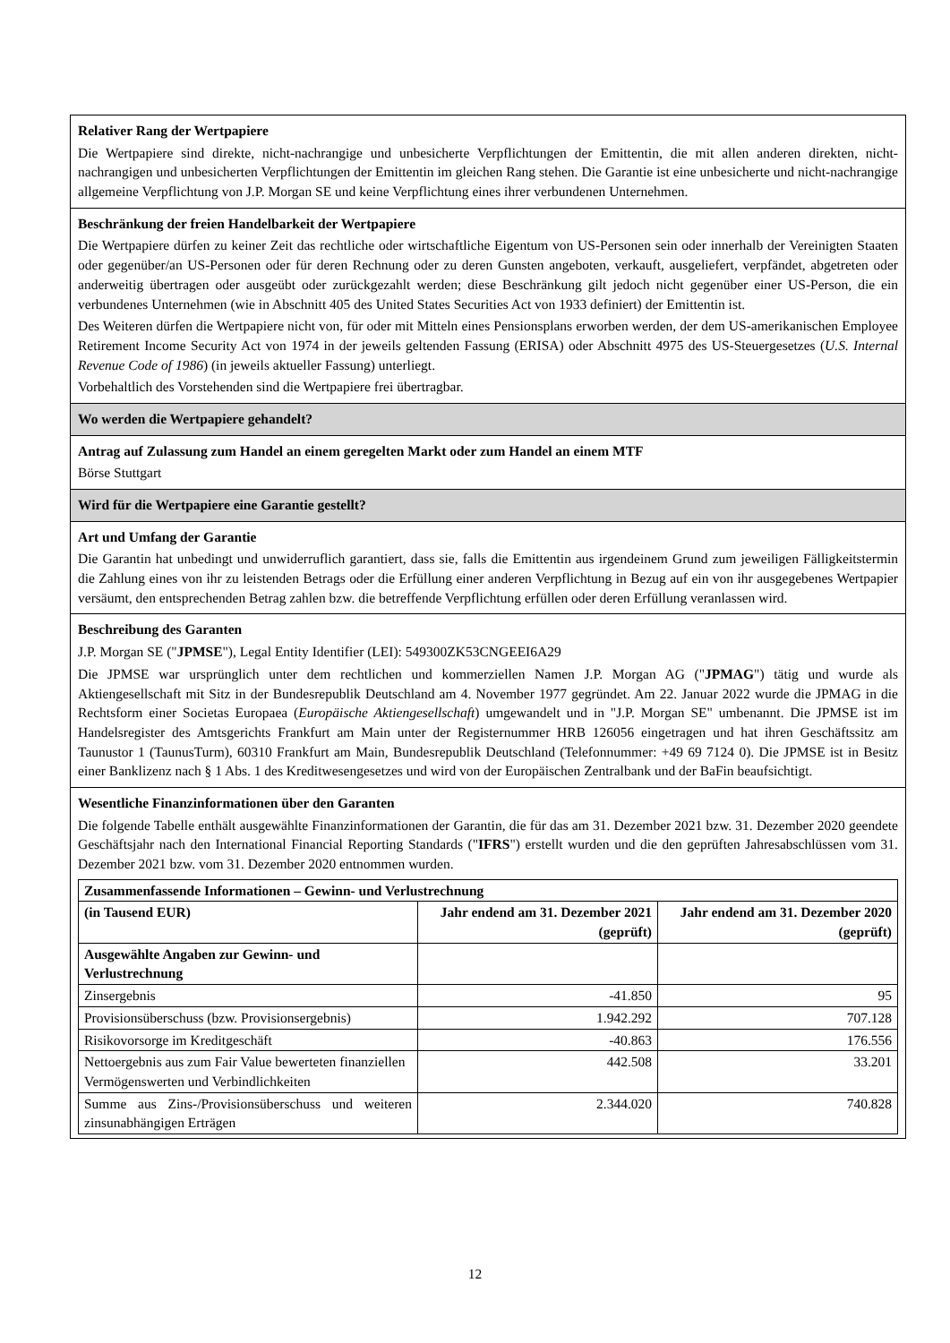Relativer Rang der Wertpapiere
Die Wertpapiere sind direkte, nicht-nachrangige und unbesicherte Verpflichtungen der Emittentin, die mit allen anderen direkten, nicht-nachrangigen und unbesicherten Verpflichtungen der Emittentin im gleichen Rang stehen. Die Garantie ist eine unbesicherte und nicht-nachrangige allgemeine Verpflichtung von J.P. Morgan SE und keine Verpflichtung eines ihrer verbundenen Unternehmen.
Beschränkung der freien Handelbarkeit der Wertpapiere
Die Wertpapiere dürfen zu keiner Zeit das rechtliche oder wirtschaftliche Eigentum von US-Personen sein oder innerhalb der Vereinigten Staaten oder gegenüber/an US-Personen oder für deren Rechnung oder zu deren Gunsten angeboten, verkauft, ausgeliefert, verpfändet, abgetreten oder anderweitig übertragen oder ausgeübt oder zurückgezahlt werden; diese Beschränkung gilt jedoch nicht gegenüber einer US-Person, die ein verbundenes Unternehmen (wie in Abschnitt 405 des United States Securities Act von 1933 definiert) der Emittentin ist.
Des Weiteren dürfen die Wertpapiere nicht von, für oder mit Mitteln eines Pensionsplans erworben werden, der dem US-amerikanischen Employee Retirement Income Security Act von 1974 in der jeweils geltenden Fassung (ERISA) oder Abschnitt 4975 des US-Steuergesetzes (U.S. Internal Revenue Code of 1986) (in jeweils aktueller Fassung) unterliegt.
Vorbehaltlich des Vorstehenden sind die Wertpapiere frei übertragbar.
Wo werden die Wertpapiere gehandelt?
Antrag auf Zulassung zum Handel an einem geregelten Markt oder zum Handel an einem MTF
Börse Stuttgart
Wird für die Wertpapiere eine Garantie gestellt?
Art und Umfang der Garantie
Die Garantin hat unbedingt und unwiderruflich garantiert, dass sie, falls die Emittentin aus irgendeinem Grund zum jeweiligen Fälligkeitstermin die Zahlung eines von ihr zu leistenden Betrags oder die Erfüllung einer anderen Verpflichtung in Bezug auf ein von ihr ausgegebenes Wertpapier versäumt, den entsprechenden Betrag zahlen bzw. die betreffende Verpflichtung erfüllen oder deren Erfüllung veranlassen wird.
Beschreibung des Garanten
J.P. Morgan SE ("JPMSE"), Legal Entity Identifier (LEI): 549300ZK53CNGEEI6A29
Die JPMSE war ursprünglich unter dem rechtlichen und kommerziellen Namen J.P. Morgan AG ("JPMAG") tätig und wurde als Aktiengesellschaft mit Sitz in der Bundesrepublik Deutschland am 4. November 1977 gegründet. Am 22. Januar 2022 wurde die JPMAG in die Rechtsform einer Societas Europaea (Europäische Aktiengesellschaft) umgewandelt und in "J.P. Morgan SE" umbenannt. Die JPMSE ist im Handelsregister des Amtsgerichts Frankfurt am Main unter der Registernummer HRB 126056 eingetragen und hat ihren Geschäftssitz am Taunustor 1 (TaunusTurm), 60310 Frankfurt am Main, Bundesrepublik Deutschland (Telefonnummer: +49 69 7124 0). Die JPMSE ist in Besitz einer Banklizenz nach § 1 Abs. 1 des Kreditwesengesetzes und wird von der Europäischen Zentralbank und der BaFin beaufsichtigt.
Wesentliche Finanzinformationen über den Garanten
Die folgende Tabelle enthält ausgewählte Finanzinformationen der Garantin, die für das am 31. Dezember 2021 bzw. 31. Dezember 2020 geendete Geschäftsjahr nach den International Financial Reporting Standards ("IFRS") erstellt wurden und die den geprüften Jahresabschlüssen vom 31. Dezember 2021 bzw. vom 31. Dezember 2020 entnommen wurden.
| Zusammenfassende Informationen – Gewinn- und Verlustrechnung | | |
| --- | --- | --- |
| (in Tausend EUR) | Jahr endend am 31. Dezember 2021 (geprüft) | Jahr endend am 31. Dezember 2020 (geprüft) |
| Ausgewählte Angaben zur Gewinn- und Verlustrechnung | | |
| Zinsergebnis | -41.850 | 95 |
| Provisionsüberschuss (bzw. Provisionsergebnis) | 1.942.292 | 707.128 |
| Risikovorsorge im Kreditgeschäft | -40.863 | 176.556 |
| Nettoergebnis aus zum Fair Value bewerteten finanziellen Vermögenswerten und Verbindlichkeiten | 442.508 | 33.201 |
| Summe aus Zins-/Provisionsüberschuss und weiteren zinsunabhängigen Erträgen | 2.344.020 | 740.828 |
12